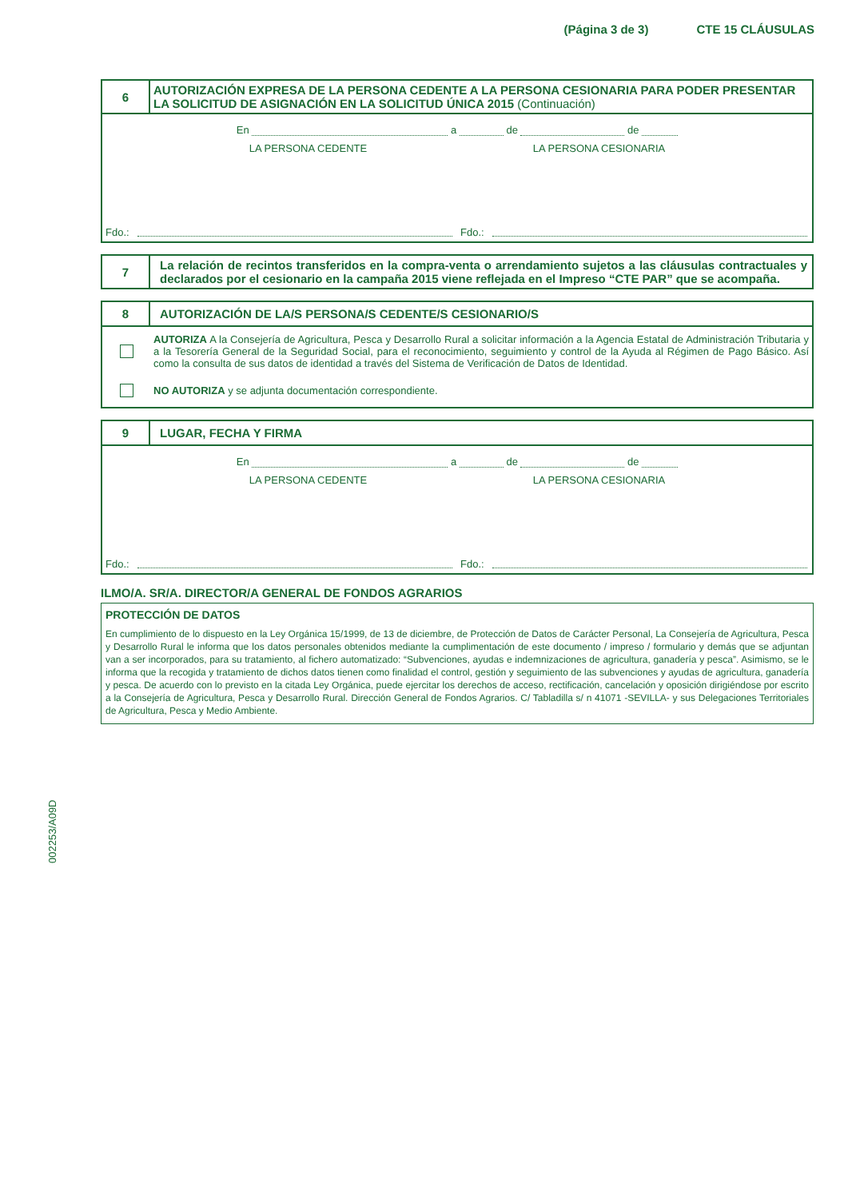(Página 3 de 3) CTE 15 CLÁUSULAS
6
AUTORIZACIÓN EXPRESA DE LA PERSONA CEDENTE A LA PERSONA CESIONARIA PARA PODER PRESENTAR LA SOLICITUD DE ASIGNACIÓN EN LA SOLICITUD ÚNICA 2015 (Continuación)
En a de de
LA PERSONA CEDENTE LA PERSONA CESIONARIA
Fdo.: Fdo.:
7
La relación de recintos transferidos en la compra-venta o arrendamiento sujetos a las cláusulas contractuales y declarados por el cesionario en la campaña 2015 viene reflejada en el Impreso “CTE PAR” que se acompaña.
8
AUTORIZACIÓN DE LA/S PERSONA/S CEDENTE/S CESIONARIO/S
AUTORIZA A la Consejería de Agricultura, Pesca y Desarrollo Rural a solicitar información a la Agencia Estatal de Administración Tributaria y a la Tesorería General de la Seguridad Social, para el reconocimiento, seguimiento y control de la Ayuda al Régimen de Pago Básico. Así como la consulta de sus datos de identidad a través del Sistema de Verificación de Datos de Identidad.
NO AUTORIZA y se adjunta documentación correspondiente.
9
LUGAR, FECHA Y FIRMA
En a de de
LA PERSONA CEDENTE LA PERSONA CESIONARIA
Fdo.: Fdo.:
ILMO/A. SR/A. DIRECTOR/A GENERAL DE FONDOS AGRARIOS
PROTECCIÓN DE DATOS
En cumplimiento de lo dispuesto en la Ley Orgánica 15/1999, de 13 de diciembre, de Protección de Datos de Carácter Personal, La Consejería de Agricultura, Pesca y Desarrollo Rural le informa que los datos personales obtenidos mediante la cumplimentación de este documento / impreso / formulario y demás que se adjuntan van a ser incorporados, para su tratamiento, al fichero automatizado: “Subvenciones, ayudas e indemnizaciones de agricultura, ganadería y pesca”. Asimismo, se le informa que la recogida y tratamiento de dichos datos tienen como finalidad el control, gestión y seguimiento de las subvenciones y ayudas de agricultura, ganadería y pesca. De acuerdo con lo previsto en la citada Ley Orgánica, puede ejercitar los derechos de acceso, rectificación, cancelación y oposición dirigiéndose por escrito a la Consejería de Agricultura, Pesca y Desarrollo Rural. Dirección General de Fondos Agrarios. C/ Tabladilla s/ n 41071 -SEVILLA- y sus Delegaciones Territoriales de Agricultura, Pesca y Medio Ambiente.
002253/A09D